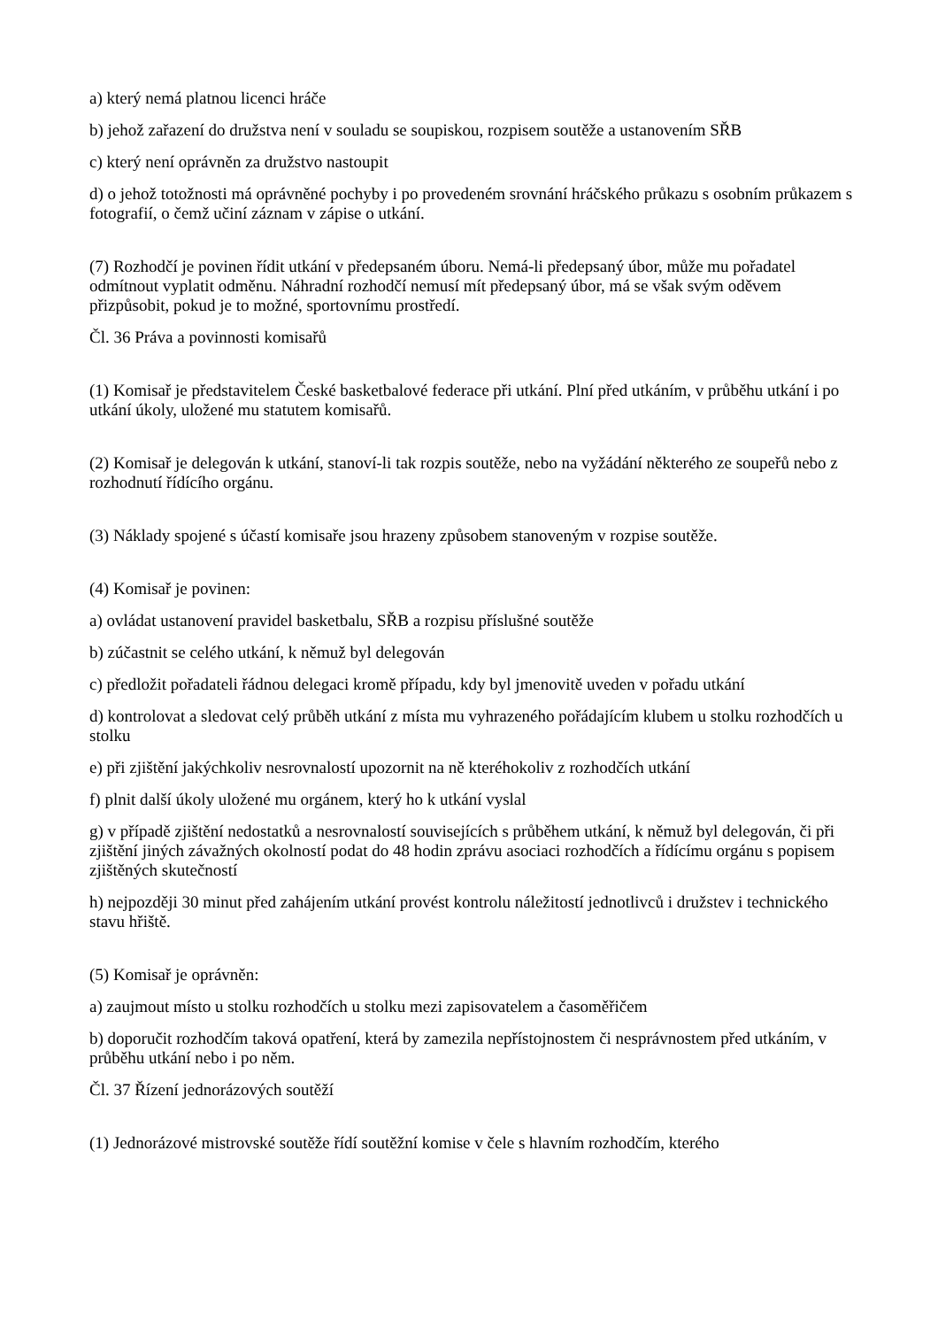a) který nemá platnou licenci hráče
b) jehož zařazení do družstva není v souladu se soupiskou, rozpisem soutěže a ustanovením SŘB
c) který není oprávněn za družstvo nastoupit
d) o jehož totožnosti má oprávněné pochyby i po provedeném srovnání hráčského průkazu s osobním průkazem s fotografií, o čemž učiní záznam v zápise o utkání.
(7) Rozhodčí je povinen řídit utkání v předepsaném úboru. Nemá-li předepsaný úbor, může mu pořadatel odmítnout vyplatit odměnu. Náhradní rozhodčí nemusí mít předepsaný úbor, má se však svým oděvem přizpůsobit, pokud je to možné, sportovnímu prostředí.
Čl. 36 Práva a povinnosti komisařů
(1) Komisař je představitelem České basketbalové federace při utkání. Plní před utkáním, v průběhu utkání i po utkání úkoly, uložené mu statutem komisařů.
(2) Komisař je delegován k utkání, stanoví-li tak rozpis soutěže, nebo na vyžádání některého ze soupeřů nebo z rozhodnutí řídícího orgánu.
(3) Náklady spojené s účastí komisaře jsou hrazeny způsobem stanoveným v rozpise soutěže.
(4) Komisař je povinen:
a) ovládat ustanovení pravidel basketbalu, SŘB a rozpisu příslušné soutěže
b) zúčastnit se celého utkání, k němuž byl delegován
c) předložit pořadateli řádnou delegaci kromě případu, kdy byl jmenovitě uveden v pořadu utkání
d) kontrolovat a sledovat celý průběh utkání z místa mu vyhrazeného pořádajícím klubem u stolku rozhodčích u stolku
e) při zjištění jakýchkoliv nesrovnalostí upozornit na ně kteréhokoliv z rozhodčích utkání
f) plnit další úkoly uložené mu orgánem, který ho k utkání vyslal
g) v případě zjištění nedostatků a nesrovnalostí souvisejících s průběhem utkání, k němuž byl delegován, či při zjištění jiných závažných okolností podat do 48 hodin zprávu asociaci rozhodčích a řídícímu orgánu s popisem zjištěných skutečností
h) nejpozději 30 minut před zahájením utkání provést kontrolu náležitostí jednotlivců i družstev i technického stavu hřiště.
(5) Komisař je oprávněn:
a) zaujmout místo u stolku rozhodčích u stolku mezi zapisovatelem a časoměřičem
b) doporučit rozhodčím taková opatření, která by zamezila nepřístojnostem či nesprávnostem před utkáním, v průběhu utkání nebo i po něm.
Čl. 37 Řízení jednorázových soutěží
(1) Jednorázové mistrovské soutěže řídí soutěžní komise v čele s hlavním rozhodčím, kterého